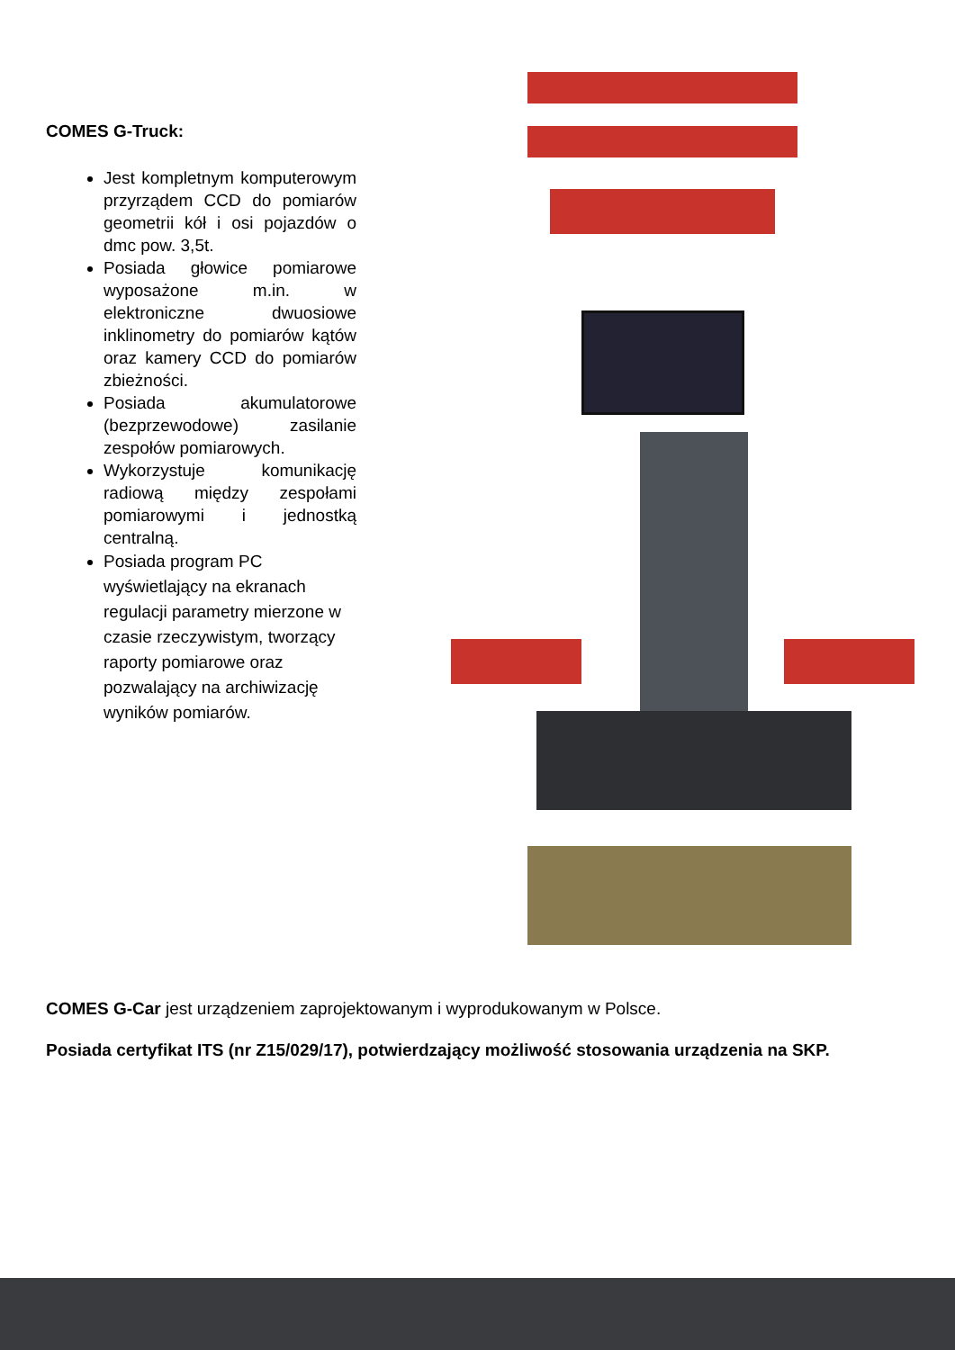COMES G-Truck:
Jest kompletnym komputerowym przyrządem CCD do pomiarów geometrii kół i osi pojazdów o dmc pow. 3,5t.
Posiada głowice pomiarowe wyposażone m.in. w elektroniczne dwuosiowe inklinometry do pomiarów kątów oraz kamery CCD do pomiarów zbieżności.
Posiada akumulatorowe (bezprzewodowe) zasilanie zespołów pomiarowych.
Wykorzystuje komunikację radiową między zespołami pomiarowymi i jednostką centralną.
Posiada program PC wyświetlający na ekranach regulacji parametry mierzone w czasie rzeczywistym, tworzący raporty pomiarowe oraz pozwalający na archiwizację wyników pomiarów.
COMES G-Car jest urządzeniem zaprojektowanym i wyprodukowanym w Polsce.
Posiada certyfikat ITS (nr Z15/029/17), potwierdzający możliwość stosowania urządzenia na SKP.